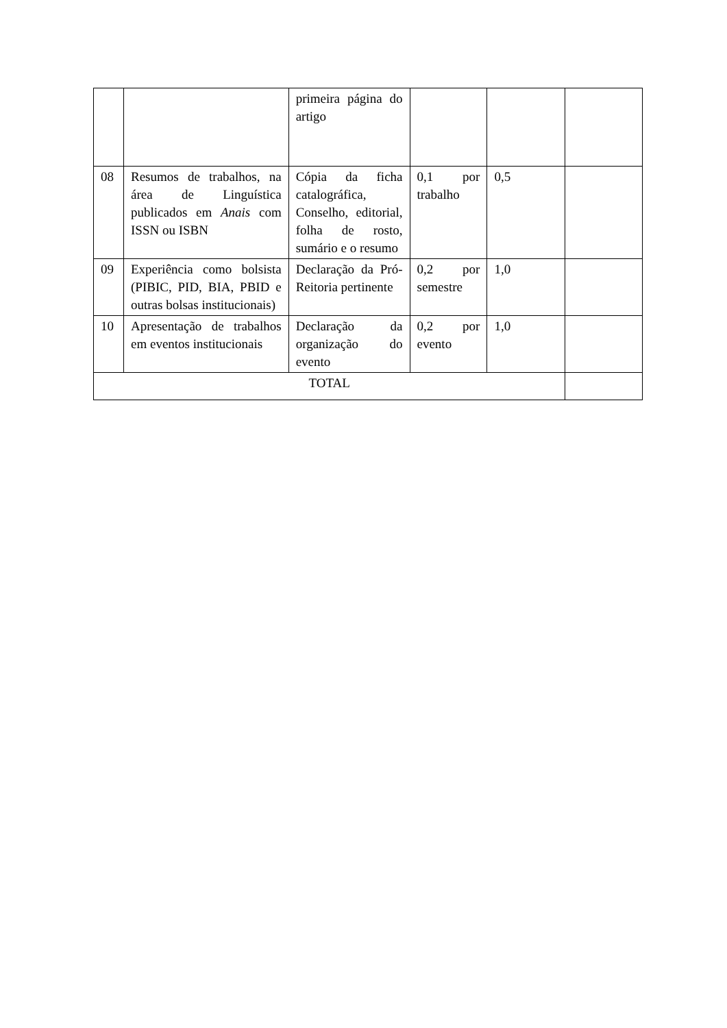| | | primeira página do artigo | | | |
| 08 | Resumos de trabalhos, na área de Linguística publicados em Anais com ISSN ou ISBN | Cópia da ficha catalográfica, Conselho, editorial, folha de rosto, sumário e o resumo | 0,1 por trabalho | 0,5 | |
| 09 | Experiência como bolsista (PIBIC, PID, BIA, PBID e outras bolsas institucionais) | Declaração da Pró-Reitoria pertinente | 0,2 por semestre | 1,0 | |
| 10 | Apresentação de trabalhos em eventos institucionais | Declaração da organização do evento | 0,2 por evento | 1,0 | |
| TOTAL | | | | | |